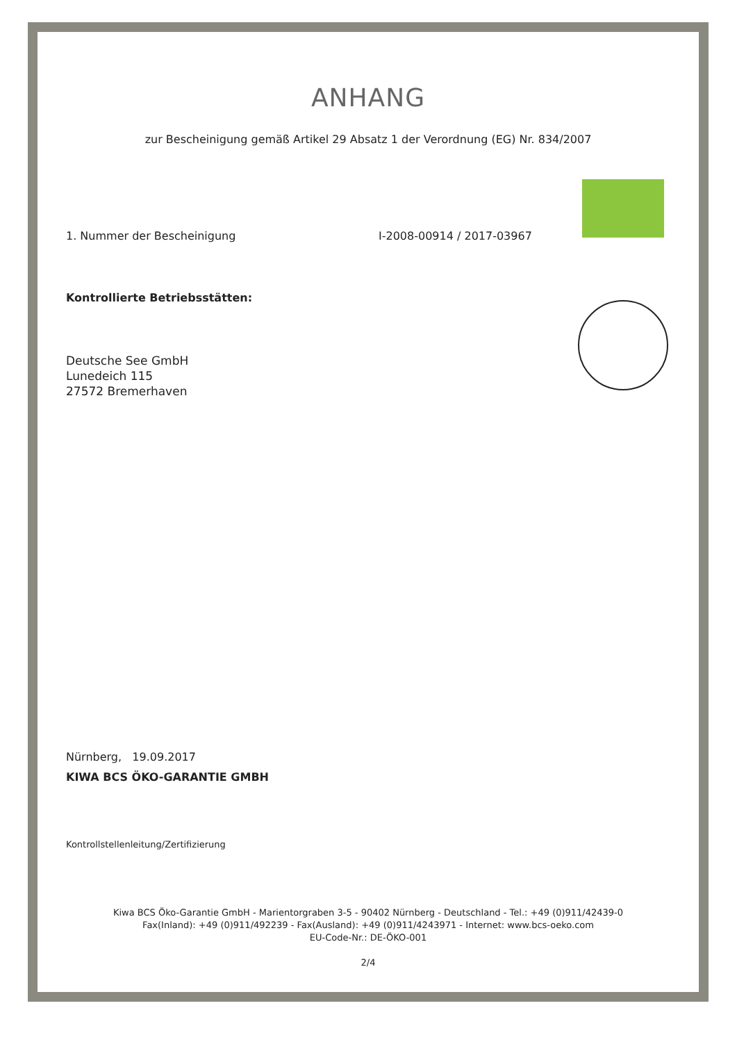ANHANG
zur Bescheinigung gemäß Artikel 29 Absatz 1 der Verordnung (EG) Nr. 834/2007
1. Nummer der Bescheinigung I-2008-00914 / 2017-03967
Kontrollierte Betriebsstätten:
Deutsche See GmbH
Lunedeich 115
27572 Bremerhaven
Nürnberg, 19.09.2017
KIWA BCS ÖKO-GARANTIE GMBH
Kontrollstellenleitung/Zertifizierung
Kiwa BCS Öko-Garantie GmbH - Marientorgraben 3-5 - 90402 Nürnberg - Deutschland - Tel.: +49 (0)911/42439-0
Fax(Inland): +49 (0)911/492239 - Fax(Ausland): +49 (0)911/4243971 - Internet: www.bcs-oeko.com
EU-Code-Nr.: DE-ÖKO-001
2/4